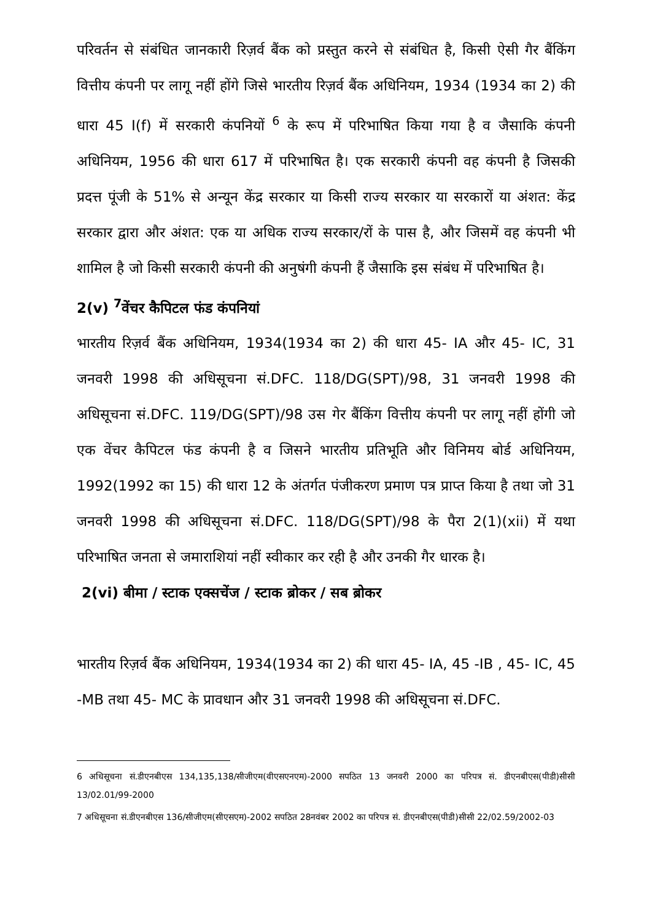परिवर्तन से संबंधित जानकारी रिज़र्व बैंक को प्रस्तुत करने से संबंधित है, किसी ऐसी गैर बैंकिंग वित्तीय कंपनी पर लागू नहीं होंगे जिसे भारतीय रिज़र्व बैंक अधिनियम, 1934 (1934 का 2) की धारा 45 I(f) में सरकारी कंपनियों <sup>6</sup> के रूप में परिभाषित किया गया है व जैसाकि कंपनी अधिनियम, 1956 की धारा 617 में परिभाषित है। एक सरकारी कंपनी वह कंपनी है जिसकी प्रदत्त पूंजी के 51% से अन्यून केंद्र सरकार या किसी राज्य सरकार या सरकारों या अंशत: केंद्र सरकार द्वारा और अंशत: एक या अधिक राज्य सरकार/रों के पास है, और जिसमें वह कंपनी भी शामिल है जो किसी सरकारी कंपनी की अनुषंगी कंपनी हैं जैसाकि इस संबंध में परिभाषित है।
2(v) <sup>7</sup>वेंचर कैपिटल फंड कंपनियां
भारतीय रिज़र्व बैंक अधिनियम, 1934(1934 का 2) की धारा 45- IA और 45- IC, 31 जनवरी 1998 की अधिसूचना सं.DFC. 118/DG(SPT)/98, 31 जनवरी 1998 की अधिसूचना सं.DFC. 119/DG(SPT)/98 उस गेर बैंकिंग वित्तीय कंपनी पर लागू नहीं होंगी जो एक वेंचर कैपिटल फंड कंपनी है व जिसने भारतीय प्रतिभूति और विनिमय बोर्ड अधिनियम, 1992(1992 का 15) की धारा 12 के अंतर्गत पंजीकरण प्रमाण पत्र प्राप्त किया है तथा जो 31 जनवरी 1998 की अधिसूचना सं.DFC. 118/DG(SPT)/98 के पैरा 2(1)(xii) में यथा परिभाषित जनता से जमाराशियां नहीं स्वीकार कर रही है और उनकी गैर धारक है।
2(vi) बीमा / स्टाक एक्सचेंज / स्टाक ब्रोकर / सब ब्रोकर
भारतीय रिज़र्व बैंक अधिनियम, 1934(1934 का 2) की धारा 45- IA, 45 -IB , 45- IC, 45 -MB तथा 45- MC के प्रावधान और 31 जनवरी 1998 की अधिसूचना सं.DFC.
6 अधिसूचना सं.डीएनबीएस 134,135,138/सीजीएम(वीएसएनएम)-2000 सपठित 13 जनवरी 2000 का परिपत्र सं. डीएनबीएस(पीडी)सीसी 13/02.01/99-2000
7 अधिसूचना सं.डीएनबीएस 136/सीजीएम(सीएसएम)-2002 सपठित 28नवंबर 2002 का परिपत्र सं. डीएनबीएस(पीडी)सीसी 22/02.59/2002-03